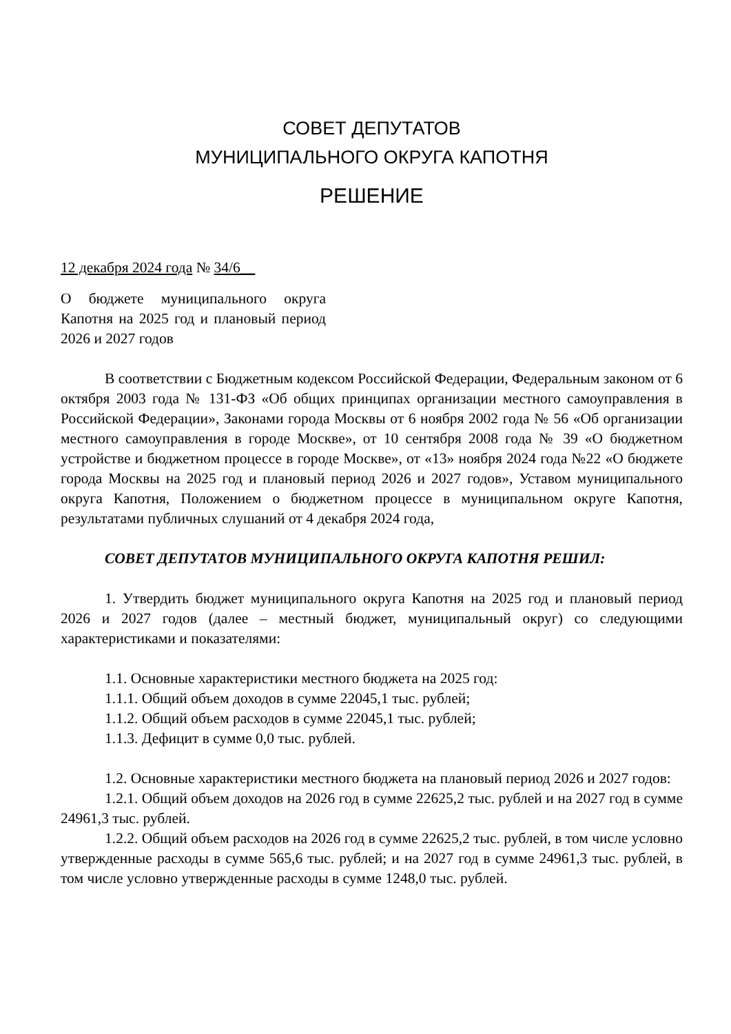СОВЕТ ДЕПУТАТОВ
МУНИЦИПАЛЬНОГО ОКРУГА КАПОТНЯ
РЕШЕНИЕ
12 декабря 2024 года № 34/6__
О бюджете муниципального округа Капотня на 2025 год и плановый период 2026 и 2027 годов
В соответствии с Бюджетным кодексом Российской Федерации, Федеральным законом от 6 октября 2003 года № 131-ФЗ «Об общих принципах организации местного самоуправления в Российской Федерации», Законами города Москвы от 6 ноября 2002 года № 56 «Об организации местного самоуправления в городе Москве», от 10 сентября 2008 года № 39 «О бюджетном устройстве и бюджетном процессе в городе Москве», от «13» ноября 2024 года №22 «О бюджете города Москвы на 2025 год и плановый период 2026 и 2027 годов», Уставом муниципального округа Капотня, Положением о бюджетном процессе в муниципальном округе Капотня, результатами публичных слушаний от 4 декабря 2024 года,
СОВЕТ ДЕПУТАТОВ МУНИЦИПАЛЬНОГО ОКРУГА КАПОТНЯ РЕШИЛ:
1. Утвердить бюджет муниципального округа Капотня на 2025 год и плановый период 2026 и 2027 годов (далее – местный бюджет, муниципальный округ) со следующими характеристиками и показателями:
1.1. Основные характеристики местного бюджета на 2025 год:
1.1.1. Общий объем доходов в сумме 22045,1 тыс. рублей;
1.1.2. Общий объем расходов в сумме 22045,1 тыс. рублей;
1.1.3. Дефицит в сумме 0,0 тыс. рублей.
1.2. Основные характеристики местного бюджета на плановый период 2026 и 2027 годов:
1.2.1. Общий объем доходов на 2026 год в сумме 22625,2 тыс. рублей и на 2027 год в сумме 24961,3 тыс. рублей.
1.2.2. Общий объем расходов на 2026 год в сумме 22625,2 тыс. рублей, в том числе условно утвержденные расходы в сумме 565,6 тыс. рублей; и на 2027 год в сумме 24961,3 тыс. рублей, в том числе условно утвержденные расходы в сумме 1248,0 тыс. рублей.